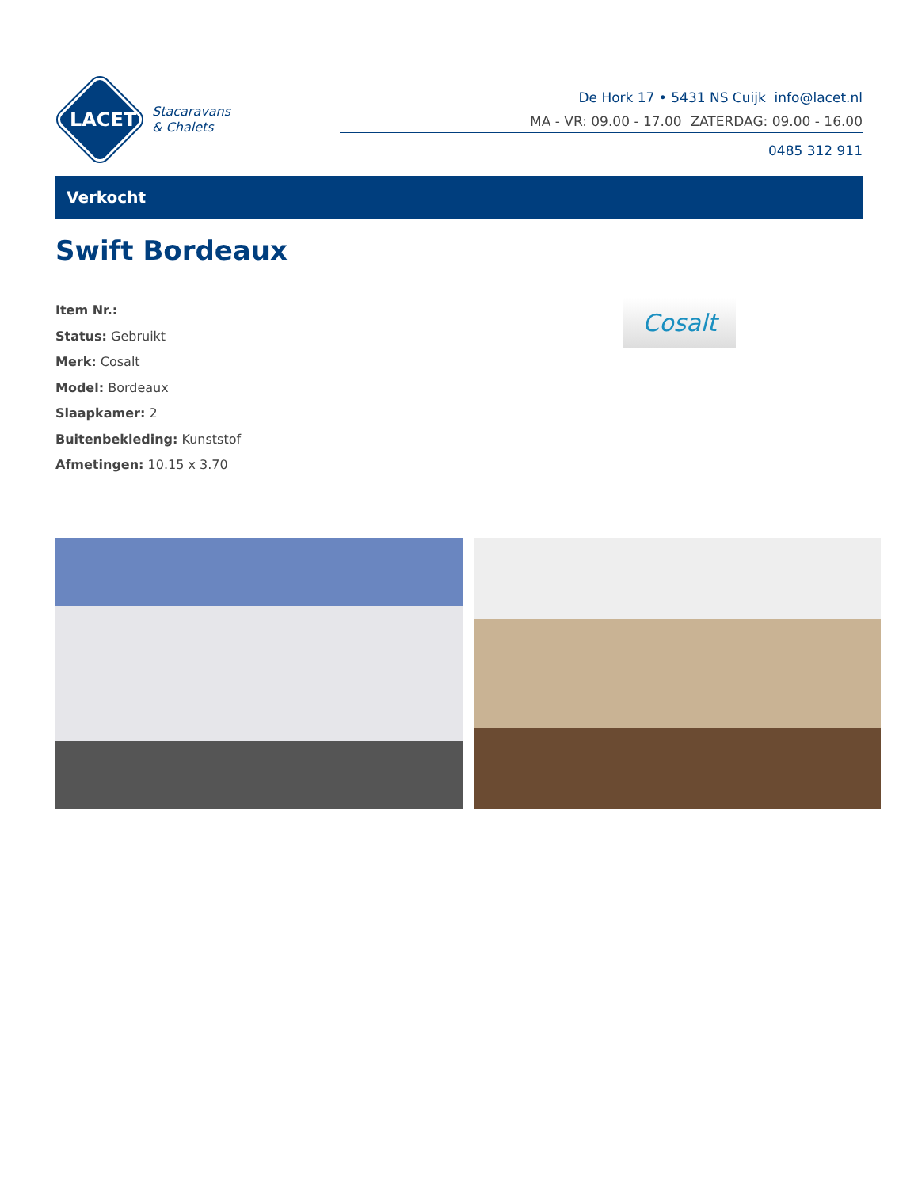LACET
Stacaravans
& Chalets
De Hork 17 • 5431 NS Cuijk info@lacet.nl
MA - VR: 09.00 - 17.00 ZATERDAG: 09.00 - 16.00
0485 312 911
Verkocht
Swift Bordeaux
Item Nr.:
Status: Gebruikt
Merk: Cosalt
Model: Bordeaux
Slaapkamer: 2
Buitenbekleding: Kunststof
Afmetingen: 10.15 x 3.70
Cosalt